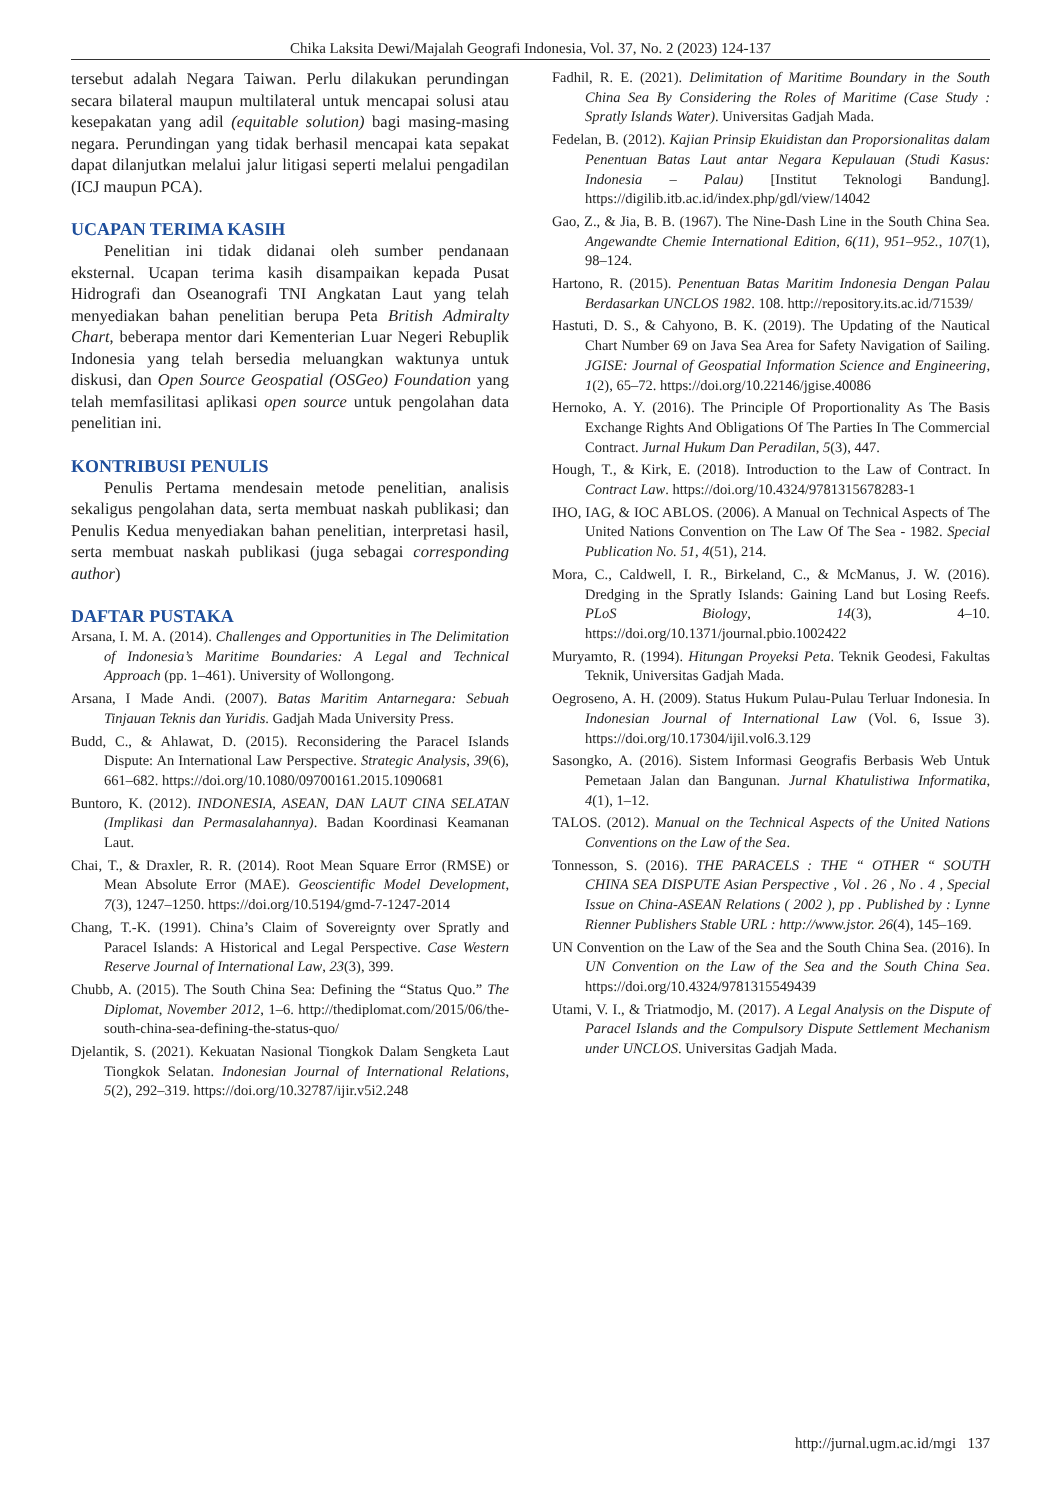Chika Laksita Dewi/Majalah Geografi Indonesia, Vol. 37, No. 2 (2023) 124-137
tersebut adalah Negara Taiwan. Perlu dilakukan perundingan secara bilateral maupun multilateral untuk mencapai solusi atau kesepakatan yang adil (equitable solution) bagi masing-masing negara. Perundingan yang tidak berhasil mencapai kata sepakat dapat dilanjutkan melalui jalur litigasi seperti melalui pengadilan (ICJ maupun PCA).
UCAPAN TERIMA KASIH
Penelitian ini tidak didanai oleh sumber pendanaan eksternal. Ucapan terima kasih disampaikan kepada Pusat Hidrografi dan Oseanografi TNI Angkatan Laut yang telah menyediakan bahan penelitian berupa Peta British Admiralty Chart, beberapa mentor dari Kementerian Luar Negeri Rebuplik Indonesia yang telah bersedia meluangkan waktunya untuk diskusi, dan Open Source Geospatial (OSGeo) Foundation yang telah memfasilitasi aplikasi open source untuk pengolahan data penelitian ini.
KONTRIBUSI PENULIS
Penulis Pertama mendesain metode penelitian, analisis sekaligus pengolahan data, serta membuat naskah publikasi; dan Penulis Kedua menyediakan bahan penelitian, interpretasi hasil, serta membuat naskah publikasi (juga sebagai corresponding author)
DAFTAR PUSTAKA
Arsana, I. M. A. (2014). Challenges and Opportunities in The Delimitation of Indonesia’s Maritime Boundaries: A Legal and Technical Approach (pp. 1–461). University of Wollongong.
Arsana, I Made Andi. (2007). Batas Maritim Antarnegara: Sebuah Tinjauan Teknis dan Yuridis. Gadjah Mada University Press.
Budd, C., & Ahlawat, D. (2015). Reconsidering the Paracel Islands Dispute: An International Law Perspective. Strategic Analysis, 39(6), 661–682. https://doi.org/10.1080/09700161.2015.1090681
Buntoro, K. (2012). INDONESIA, ASEAN, DAN LAUT CINA SELATAN (Implikasi dan Permasalahannya). Badan Koordinasi Keamanan Laut.
Chai, T., & Draxler, R. R. (2014). Root Mean Square Error (RMSE) or Mean Absolute Error (MAE). Geoscientific Model Development, 7(3), 1247–1250. https://doi.org/10.5194/gmd-7-1247-2014
Chang, T.-K. (1991). China’s Claim of Sovereignty over Spratly and Paracel Islands: A Historical and Legal Perspective. Case Western Reserve Journal of International Law, 23(3), 399.
Chubb, A. (2015). The South China Sea: Defining the “Status Quo.” The Diplomat, November 2012, 1–6. http://thediplomat.com/2015/06/the-south-china-sea-defining-the-status-quo/
Djelantik, S. (2021). Kekuatan Nasional Tiongkok Dalam Sengketa Laut Tiongkok Selatan. Indonesian Journal of International Relations, 5(2), 292–319. https://doi.org/10.32787/ijir.v5i2.248
Fadhil, R. E. (2021). Delimitation of Maritime Boundary in the South China Sea By Considering the Roles of Maritime (Case Study : Spratly Islands Water). Universitas Gadjah Mada.
Fedelan, B. (2012). Kajian Prinsip Ekuidistan dan Proporsionalitas dalam Penentuan Batas Laut antar Negara Kepulauan (Studi Kasus: Indonesia – Palau) [Institut Teknologi Bandung]. https://digilib.itb.ac.id/index.php/gdl/view/14042
Gao, Z., & Jia, B. B. (1967). The Nine-Dash Line in the South China Sea. Angewandte Chemie International Edition, 6(11), 951–952., 107(1), 98–124.
Hartono, R. (2015). Penentuan Batas Maritim Indonesia Dengan Palau Berdasarkan UNCLOS 1982. 108. http://repository.its.ac.id/71539/
Hastuti, D. S., & Cahyono, B. K. (2019). The Updating of the Nautical Chart Number 69 on Java Sea Area for Safety Navigation of Sailing. JGISE: Journal of Geospatial Information Science and Engineering, 1(2), 65–72. https://doi.org/10.22146/jgise.40086
Hernoko, A. Y. (2016). The Principle Of Proportionality As The Basis Exchange Rights And Obligations Of The Parties In The Commercial Contract. Jurnal Hukum Dan Peradilan, 5(3), 447.
Hough, T., & Kirk, E. (2018). Introduction to the Law of Contract. In Contract Law. https://doi.org/10.4324/9781315678283-1
IHO, IAG, & IOC ABLOS. (2006). A Manual on Technical Aspects of The United Nations Convention on The Law Of The Sea - 1982. Special Publication No. 51, 4(51), 214.
Mora, C., Caldwell, I. R., Birkeland, C., & McManus, J. W. (2016). Dredging in the Spratly Islands: Gaining Land but Losing Reefs. PLoS Biology, 14(3), 4–10. https://doi.org/10.1371/journal.pbio.1002422
Muryamto, R. (1994). Hitungan Proyeksi Peta. Teknik Geodesi, Fakultas Teknik, Universitas Gadjah Mada.
Oegroseno, A. H. (2009). Status Hukum Pulau-Pulau Terluar Indonesia. In Indonesian Journal of International Law (Vol. 6, Issue 3). https://doi.org/10.17304/ijil.vol6.3.129
Sasongko, A. (2016). Sistem Informasi Geografis Berbasis Web Untuk Pemetaan Jalan dan Bangunan. Jurnal Khatulistiwa Informatika, 4(1), 1–12.
TALOS. (2012). Manual on the Technical Aspects of the United Nations Conventions on the Law of the Sea.
Tonnesson, S. (2016). THE PARACELS : THE “ OTHER “ SOUTH CHINA SEA DISPUTE Asian Perspective , Vol . 26 , No . 4 , Special Issue on China-ASEAN Relations ( 2002 ), pp . Published by : Lynne Rienner Publishers Stable URL : http://www.jstor. 26(4), 145–169.
UN Convention on the Law of the Sea and the South China Sea. (2016). In UN Convention on the Law of the Sea and the South China Sea. https://doi.org/10.4324/9781315549439
Utami, V. I., & Triatmodjo, M. (2017). A Legal Analysis on the Dispute of Paracel Islands and the Compulsory Dispute Settlement Mechanism under UNCLOS. Universitas Gadjah Mada.
http://jurnal.ugm.ac.id/mgi 137